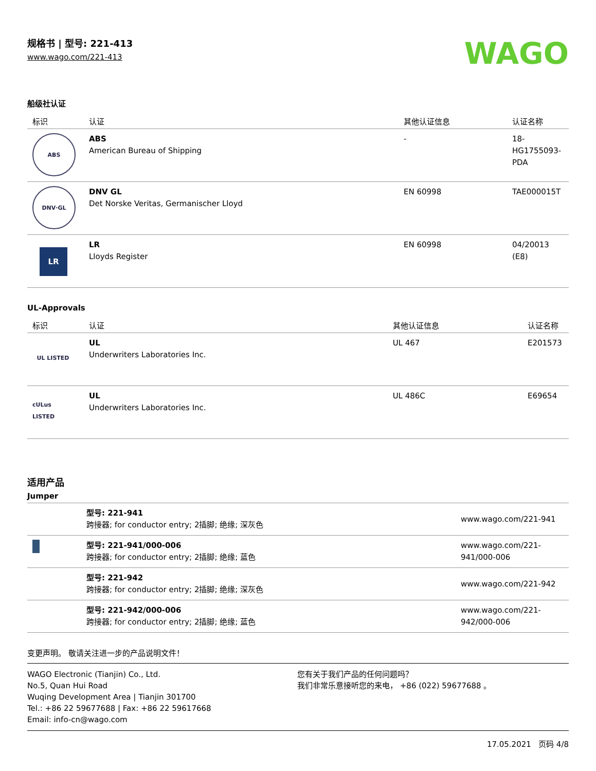规格书 | 型号: 221-413
www.wago.com/221-413
WAGO
船级社认证
| 标识 | 认证 | 其他认证信息 | 认证名称 |
| --- | --- | --- | --- |
| ABS | ABS American Bureau of Shipping | - | 18- HG1755093- PDA |
| DNV·GL | DNV GL Det Norske Veritas, Germanischer Lloyd | EN 60998 | TAE000015T |
| LR | LR Lloyds Register | EN 60998 | 04/20013 (E8) |
UL-Approvals
| 标识 | 认证 | 其他认证信息 | 认证名称 |
| --- | --- | --- | --- |
| UL LISTED | UL Underwriters Laboratories Inc. | UL 467 | E201573 |
| cULus LISTED | UL Underwriters Laboratories Inc. | UL 486C | E69654 |
适用产品
Jumper
| | 型号: 221-941 跨接器; for conductor entry; 2插脚; 绝缘; 深灰色 | www.wago.com/221-941 |
| | 型号: 221-941/000-006 跨接器; for conductor entry; 2插脚; 绝缘; 蓝色 | www.wago.com/221-941/000-006 |
| | 型号: 221-942 跨接器; for conductor entry; 2插脚; 绝缘; 深灰色 | www.wago.com/221-942 |
| | 型号: 221-942/000-006 跨接器; for conductor entry; 2插脚; 绝缘; 蓝色 | www.wago.com/221-942/000-006 |
变更声明。 敬请关注进一步的产品说明文件！
WAGO Electronic (Tianjin) Co., Ltd.
No.5, Quan Hui Road
Wuqing Development Area | Tianjin 301700
Tel.: +86 22 59677688 | Fax: +86 22 59617668
Email: info-cn@wago.com
您有关于我们产品的任何问题吗？
我们非常乐意接听您的来电， +86 (022) 59677688 。
17.05.2021 页码 4/8